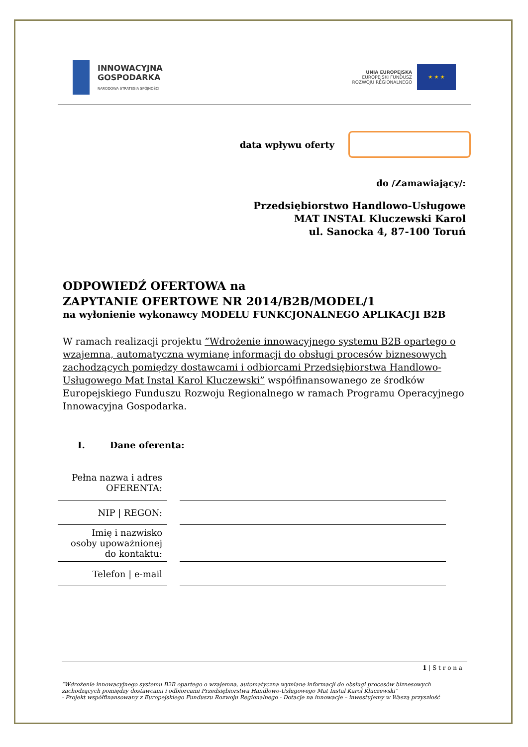INNOWACYJNA
GOSPODARKA
NARODOWA STRATEGIA SPÓJNOŚCI
UNIA EUROPEJSKA
EUROPEJSKI FUNDUSZ
ROZWOJU REGIONALNEGO
★ ★ ★
data wpływu oferty
do /Zamawiający/:
Przedsiębiorstwo Handlowo-Usługowe
MAT INSTAL Kluczewski Karol
ul. Sanocka 4, 87-100 Toruń
ODPOWIEDŹ OFERTOWA na
ZAPYTANIE OFERTOWE NR 2014/B2B/MODEL/1
na wyłonienie wykonawcy MODELU FUNKCJONALNEGO APLIKACJI B2B
W ramach realizacji projektu ”Wdrożenie innowacyjnego systemu B2B opartego o wzajemna, automatyczna wymianę informacji do obsługi procesów biznesowych zachodzących pomiędzy dostawcami i odbiorcami Przedsiębiorstwa Handlowo-Usługowego Mat Instal Karol Kluczewski” współfinansowanego ze środków Europejskiego Funduszu Rozwoju Regionalnego w ramach Programu Operacyjnego Innowacyjna Gospodarka.
I. Dane oferenta:
| Pełna nazwa i adres OFERENTA: | |
| NIP / REGON: | |
| Imię i nazwisko osoby upoważnionej do kontaktu: | |
| Telefon / e-mail | |
1 | S t r o n a
”Wdrożenie innowacyjnego systemu B2B opartego o wzajemna, automatyczna wymianę informacji do obsługi procesów biznesowych zachodzących pomiędzy dostawcami i odbiorcami Przedsiębiorstwa Handlowo-Usługowego Mat Instal Karol Kluczewski”
- Projekt współfinansowany z Europejskiego Funduszu Rozwoju Regionalnego - Dotacje na innowacje – inwestujemy w Waszą przyszłość